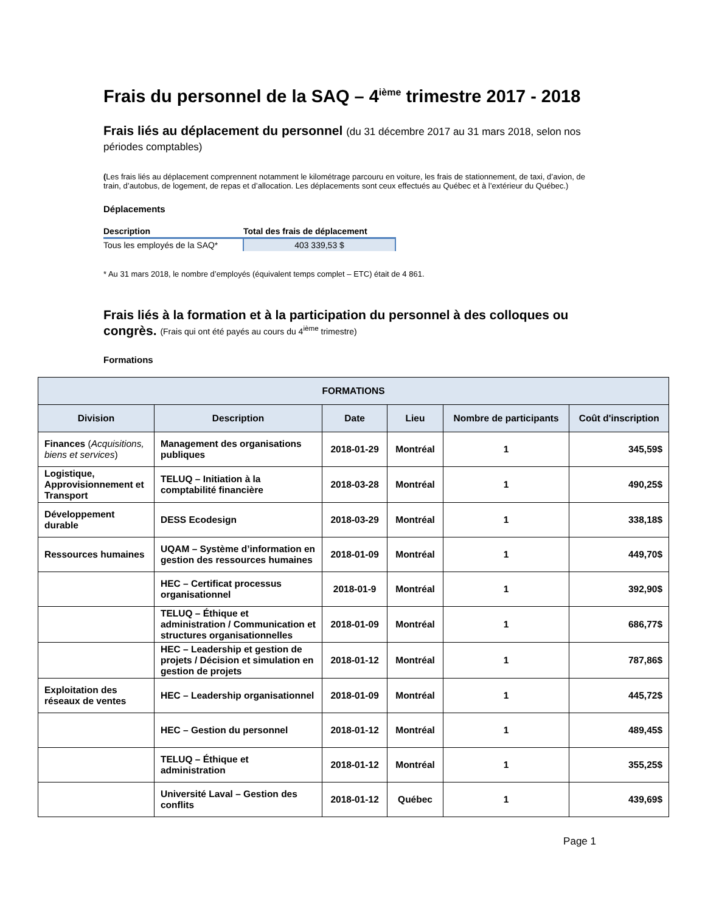Frais du personnel de la SAQ – 4<sup>ième</sup> trimestre 2017 - 2018
Frais liés au déplacement du personnel (du 31 décembre 2017 au 31 mars 2018, selon nos périodes comptables)
(Les frais liés au déplacement comprennent notamment le kilométrage parcouru en voiture, les frais de stationnement, de taxi, d’avion, de train, d’autobus, de logement, de repas et d’allocation. Les déplacements sont ceux effectués au Québec et à l’extérieur du Québec.)
Déplacements
| Description | Total des frais de déplacement |
| --- | --- |
| Tous les employés de la SAQ* | 403 339,53 $ |
* Au 31 mars 2018, le nombre d’employés (équivalent temps complet – ETC) était de 4 861.
Frais liés à la formation et à la participation du personnel à des colloques ou congrès. (Frais qui ont été payés au cours du 4<sup>ième</sup> trimestre)
Formations
| FORMATIONS | | | | | |
| --- | --- | --- | --- | --- | --- |
| Division | Description | Date | Lieu | Nombre de participants | Coût d'inscription |
| Finances ( Acquisitions, biens et services ) | Management des organisations publiques | 2018-01-29 | Montréal | 1 | 345,59$ |
| Logistique, Approvisionnement et Transport | TELUQ – Initiation à la comptabilité financière | 2018-03-28 | Montréal | 1 | 490,25$ |
| Développement durable | DESS Ecodesign | 2018-03-29 | Montréal | 1 | 338,18$ |
| Ressources humaines | UQAM – Système d’information en gestion des ressources humaines | 2018-01-09 | Montréal | 1 | 449,70$ |
| | HEC – Certificat processus organisationnel | 2018-01-9 | Montréal | 1 | 392,90$ |
| | TELUQ – Éthique et administration / Communication et structures organisationnelles | 2018-01-09 | Montréal | 1 | 686,77$ |
| | HEC – Leadership et gestion de projets / Décision et simulation en gestion de projets | 2018-01-12 | Montréal | 1 | 787,86$ |
| Exploitation des réseaux de ventes | HEC – Leadership organisationnel | 2018-01-09 | Montréal | 1 | 445,72$ |
| | HEC – Gestion du personnel | 2018-01-12 | Montréal | 1 | 489,45$ |
| | TELUQ – Éthique et administration | 2018-01-12 | Montréal | 1 | 355,25$ |
| | Université Laval – Gestion des conflits | 2018-01-12 | Québec | 1 | 439,69$ |
Page 1